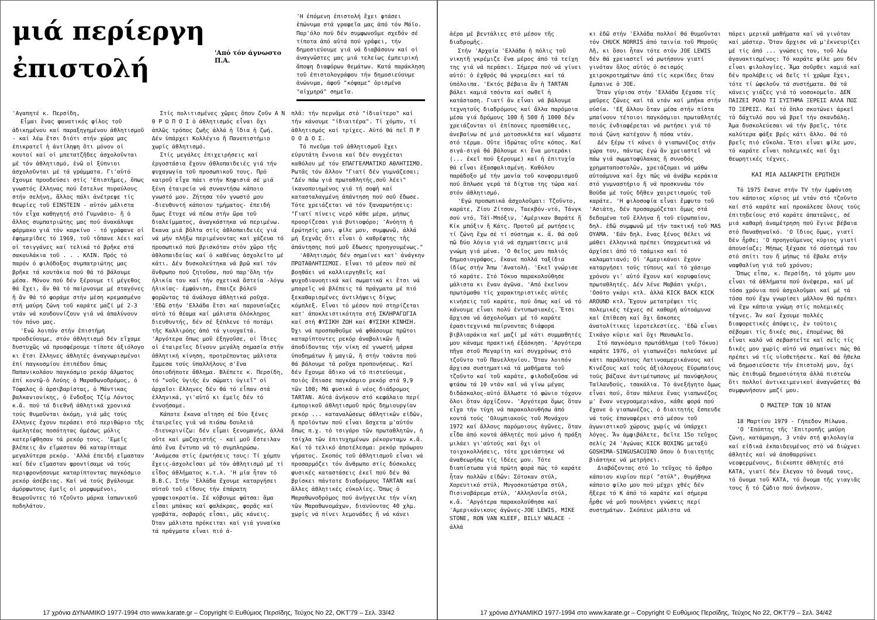μιά περίεργη
ἐπιστολή
'Από τόν άγνωστο Π.Α.
'Η ἐπόμενη ἐπιστολή ἔχει φτάσει ἐπώνυμα στά γραφεῖα μας ἀπό τόν Μάϊο. Παρ'όλο πού δέν συμφωνοῦμε σχεδόν σέ τίποτα ἀπό αὐτά πού γράφει, τήν δημοσιεύουμε γιά νά διαβάσουν καί οἱ ἀναγνῶστες μας μιά τελείως ἐμπειρική ἄποψη διαφόρων θεμάτων. Κατά παράκληση τοῦ ἐπιστολογράφου τήν δημοσιεύουμε ἀνώνυμα, ἀφοῦ "κόψαμε" ὁρισμένα "αἰχμηρά" σημεῖα.
'Αγαπητέ κ. Περσίδη,
Εἶμαι ἕνας φανατικός φίλος τοῦ ἀδικημένου καί παραξηγημένου ἀθλητισμοῦ - καί λέω ἔτσι διότι στήν χώρα μας ἐπικρατεῖ ἡ ἀντίληψη ὅτι μόνον οἱ κουτοί καί οἱ μπετατζῆδες ἀσχολοῦνται μέ τόν ἀθλητισμό, ἐνῶ οἱ ξύπνιοι ἀσχολοῦνται μέ τά γράμματα. Γι'αὐτό ἔχουμε προοδεύσει στίς 'Επιστῆμες, ὅπως γνωστός ἕλληνας πού ἔστελνε πυραύλους στήν σελήνη, ἄλλος πάλι ἀνέτρεψε τίς θεωρίες τοῦ EINSTEIN - αὐτόν μάλιστα τόν εἶχα καθηγητή στό Γυμνάσιο- ἤ ὁ ἄλλος συμπατριώτης μας πού ἀνακάλυψε φάρμακο γιά τόν καρκίνο - τό γράφανε οἱ ἐφημερίδες τό 1969, τοῦ τὄπανε λέει καί οἱ τσιγγάνες καί τελικά τό βρῆκε στά σακουλάκια τοῦ . . . ΚΛΙΝ. Πρός τό παρόν ὁ φιλόδοξος συμπατριώτης μας βρῆκε τά κουτάκια πού θά τό βάλουμε μέσα. Μόνον πού δέν ξέρουμε τί μέγεθος θά ἔχει, ἄν θά τό παίρνουμε μέ σταγόνες ἤ ἄν θά τό φοράμε στήν μέση κρεμασμένο στή μαύρη ζώνη τοῦ καράτε μαζί μέ 2-3 ντάν νά κουδουνίζουν γιά νά ἀπαλύνουν τόν πόνο μας.
'Ενῶ λοιπόν στήν ἐπιστήμη προοδεύουμε, στόν ἀθλητισμό δέν εἴχαμε δυστυχῶς νά προσφέρουμε τίποτε ἀξιόλογο κι ἔτσι ἕλληνες ἀθλητές ἀναγνωρισμένοι ἐπί παγκοσμίου ἐπιπέδου ὅπως Παπανικολάου παγκόσμιο ρεκόρ ἅλματος ἐπί κοντῷ-ὁ Λούης ὁ Μαραθωνοδρόμος, ὁ Τόφαλος ὁ ἀρσιβαρίστας, ὁ Μάντικας βαλκανιονίκης, ὁ ἔνδοξος Τζίμ Λόντος κ.ἄ. πού τά διεθνῆ ἀθλητικά χρονικά τούς θυμοῦνται ἀκόμη, γιά μᾶς τούς ἕλληνες ἔχουν περάσει στό περιθώριο τῆς ἀμελητέας ποσότητας ἀμέσως μόλις κατερίφθησαν τά ρεκόρ τους. 'Εμεῖς βλέπεις ἄν εἴμασταν θά καταρίπταμε μεγαλύτερα ρεκόρ. 'Αλλά ἐπειδή εἴμασταν καί δέν εἴμασταν φροντίσαμε νά τούς περιφρονήσουμε καταρίπτοντας παγκόσμιο ρεκόρ ἀσέβειας. Καί νά τούς βγάλουμε ἀμόρφωτους ἐμεῖς οἱ μορφωμένοι, θεωροῦντες τό τζοῦντο μάρκα ἰαπωνικοῦ ποδηλάτου.
Στίς πολιτισμένες χῶρες ὅπου ζοῦν Α Ν Θ Ρ Ω Π Ο Ι ὁ ἀθλητισμός εἶναι ὄχι ἁπλῶς τρόπος ζωῆς ἀλλά ἡ ἴδια ἡ ζωή. Δέν ὑπάρχει Κολλέγιο ἤ Πανεπιστήμιο χωρίς ἀθλητισμό.
Στίς μεγάλες ἐπιχειρήσεις καί ἐργοστάσια ἔχουν ἀθλοπαιδειές γιά τήν ψυχαγωγία τοῦ προσωπικοῦ τους. Πρό καιροῦ εἶχα πάει στήν Κηφισιά σέ μιά ξένη ἑταιρεία νά συναντήσω κάποιο γνωστό μου. Ζήτησα τόν γνωστό μου -διευθυντή κάποιου τμήματος- ἐπειδή ὅμως ἔτυχε νά πέσω στήν ὥρα τοῦ διαλείμματος, ἀναγκάστηκα νά περιμένω. Ἔκανα μιά βόλτα στίς ἀθλοπαιδειές γιά νά μήν πλήξω περιμένοντας καί χάζευα τό προσωπικό πού βρισκόταν στόν χῶρο τῆς ἀθλοπαιδείας καί ὁ καθένας ἀσχολεῖτο μέ κάτι. Δέν δυσκολεύτηκα νά βρῶ καί τόν ἄνθρωπο πού ζητοῦσα, πού παρ'ὅλη τήν ἡλικία του καί τήν σχετικά ἄστεία -λόγω ἡλικίας- ἐμφάνιση, ἔπαιζε βόλεϋ φορῶντας τά ἀνάλογα ἀθλητικά ροῦχα. 'Εδῶ στήν 'Ελλάδα ἔτσι καί παρουσίαζες αὐτό τό θέαμα καί μάλιστα ὁλόκληρος διευθυντής, δέν σέ ξέπλενε τό ποτάμι τῆς Καλλιρόης ἀπό τά γιουχαϊτά. 'Αργότερα ὅπως μοῦ ἐξηγοῦσε, οἱ ἴδιες οἱ ἑταιρεῖες δίνουν μεγάλη σημασία στήν ἀθλητική κίνηση, προτρέποντας μάλιστα ἔμμεσα τούς ὑπαλλήλους σ'ἕνα ὁποιοδήποτε ἄθλημα. Βλέπετε κ. Περσίδη, τό "νοῦς ὑγιής ἐν σώματι ὑγιεῖ" οἱ ἀρχαῖοι ἕλληνες δέν θά τό εἶπαν στά ἑλληνικά, γι'αὐτό κι ἐμεῖς δέν τό ἐννοήσαμε.
Κάποτε ἔκανα αἴτηση σέ δύο ξένες ἑταιρεῖες γιά νά πιάσω δουλειά -διευκρινίζω: δέν εἶμαι ξενομανής, ἀλλά οὔτε καί μαζοχιστής - καί μοῦ ἔστειλαν ἀπό ἕνα ἔντυπο νά τό συμπληρώσω. 'Ανάμεσα στίς ἐρωτήσεις τους: Τί χόμπυ ἔχεις-ἀσχολεῖσαι μέ τόν ἀθλητισμό μέ τί εἶδος ἀθλήματος κ.τ.λ. 'Η μία ἦταν τό B.B.C. Στήν 'Ελλάδα ἔχουμε καταργήσει αὐτοῦ τοῦ εἴδους τήν ἐπάρατη γραφειοκρατία. Σέ κόβουμε φάτσα: ἅμα εἶσαι μπάκας καί φαλάκρας, φορᾶς καί γραβάτα, σοβαρός εἶσαι, μᾶς κάνεις. Ὅταν μάλιστα πρόκειται καί γιά γυναίκα τά πράγματα εἶναι πιό ἁ-
πλᾶ: τήν περνᾶμε στό "ἰδιαίτερο" καί τήν κάνουμε "ἰδιαιτέρα". Τί χόμπυ, τί ἀθλητισμός καί τρίχες. Αὐτό θά πεῖ Π Ρ Ο Ο Δ Ο Σ.
Τό πνεῦμα τοῦ ἀθλητισμοῦ ἔχει εὐρυτάτη ἔννοια καί δέν συγχέεται καθόλου μέ τόν ΕΠΑΓΓΕΛΜΑΤΙΚΟ ΑΘΛΗΤΙΣΜΟ. Ρωτᾶς τόν ἄλλον "Γιατί δέν γυμνάζεσαι; "Δέν πάω γιά πρωταθλητής,σοῦ λέει" ἱκανοποιημένος γιά τή σοφή καί κατασταλαγμένη ἀπάντηση πού σοῦ ἔδωσε. Τότε χρειάζεται νά τόν ξαναρωτήσεις: "Γιατί πίνεις νερό κάθε μέρα, μήπως προορίζεσαι γιά βυτιοφόρο; 'Ανόητη ἡ ἐρώτησίς μου, φίλε μου, συμφωνῶ, ἀλλά μή ξεχνᾶς ὅτι εἶναι ὁ καθρέφτης τῆς ἀπάντησης πού μοῦ ἔδωσες προηγουμένως."
'Αθλητισμός δέν σημαίνει κατ' ἀνάγκην ΠΡΩΤΑΘΛΗΤΙΣΜΟΣ. Εἶναι τό μέσον πού σέ βοηθάει νά καλλιεργηθεῖς καί ψυχοδιανοητικά καί σωματικά κι ἔτσι νά μπορεῖς νά βλέπεις τά πράγματα μέ πιό ξεκαθαρισμένες ἀντιλήψεις δίχως κόμπλεξ. Εἶναι τό μέσον πού στηρίζεται κατ' ἀποκλειστικότητα στή ΣΚΛΗΡΑΓΩΓΙΑ καί στή ΦΥΣΙΚΗ ΖΩΗ καί ΦΥΣΙΚΗ ΚΙΝΗΣΗ. Ὄχι νά προσπαθοῦμε νά φθάσουμε πρῶτοι καταρίπτοντες ρεκόρ ἀναβολικῶν ἤ ἀποδίδοντας τήν νίκη σέ γνωστή μάρκα ὑποδημάτων ἤ μαγιῶ, ἤ στήν τσάντα πού θά βάλουμε τά ροῦχα προπονήσεως. Καί δέν ἔχουμε ἄδικο νά τό πιστεύουμε, ποιός ἔπιασε παγκόσμιο ρεκόρ στά 9,9 τῶν 100; Μά φυσικά ὁ νέος διάδρομος TARTAN. Αὐτά ἀνήκουν στό κεφάλαιο περί ἐμπορικοῦ ἀθλητισμοῦ πρός δημιουργίαν ρεκόρ ... καταναλώσεως ἀθλητικῶν εἰδῶν, ἤ προϊόντων πού εἶναι ἄσχετα μ'αὐτόν ὅπως π.χ. τό τσιγάρο τῶν πρωταθλητῶν, ἡ τσίχλα τῶν ἐπιτυχημένων ρέκορνταμν κ.ἄ. Καί τό τελικό ἀποτέλεσμα: ρεκόρ πρόωρου γήρατος. Σκοπός τοῦ ἀθλητισμοῦ εἶναι νά προσαρμόζει τόν ἄνθρωπο στίς δύσκολες φυσικές καταστάσεις ἐκεῖ πού δέν θά βρίσκει πάντοτε διαδρόμους TARTAN καί ἄλλες ἀθλητικές εὐκολίες. Ὅπως ὁ Μαραθωνοδρόμος πού ἀνήγγειλε τήν νίκη τῶν Μαραθωνομάχων, διανύοντας 40 χλμ. χωρίς νά πίνει λεμονάδες ἤ νά κάνει
17 χρόνια ΔΥΝΑΜΙΚΟ 1977-1994 στο www.karate.gr – Copyright © Ευθύμιος Περσίδης, Τεύχος Νο 22, ΟΚΤ'79 – Σελ. 33/42
ἀέρα μέ βεντάλιες στό μέσον τῆς διαδρομῆς.
Στήν 'Αρχαία 'Ελλάδα ἡ πόλις τοῦ νικητῆ γκρέμιζε ἕνα μέρος ἀπό τά τείχη της γιά νά περάσει. Σήμερα πού νά γίνει αὐτό: ὁ ἐχθρός θά γκρεμίσει καί τά ὑπόλοιπα. 'Εκτός βέβαια ἄν ἡ TARTAN βάλει καμιά τσόντα καί σωθεῖ ἡ κατάσταση. Γιατί ἄν εἶναι νά βάλουμε τεχνητούς διαδρόμους καί ἄλλα παρόμοια μέσα γιά δρόμους 100 ἤ 500 ἤ 1000 δέν χρειάζονται οἱ ἐπίπονες προσπάθειες, ἀνεβαίνω σέ μιά μοτοσυκλέτα καί νἄμαστε στό τέρμα. Οὔτε ἱδρώτας οὔτε κόπος. Καί σιγά-σιγά θά βάλουμε κι ἕνα μοτεράκι (... ἐκεῖ πού ξέρουμε) καί ἡ ἐπιτυχία θά εἶναι ἐξασφαλισμένη. Καθόλου παράδοξο μέ τήν μανία τοῦ κονφορμισμοῦ πού ἅπλωσε γερά τά δίχτυα της τώρα καί στόν ἀθλητισμό.
'Εγώ προσωπικά ἀσχολοῦμαι: Τζοῦντο, καράτε, Ζίου Ζίτσου, Ταεκβόν-ντό, Τάνγκ σού ντό, Τάϊ-Μπόξιν, 'Αμέρικαν Βαράτε ἤ Κίκ μπόξιν ἤ Κάτς. Προτοῦ μέ ρωτήσεις τί ζώνη ἔχω σέ τί σύστημα κ. ἄ. θά σοῦ πῶ δύο λόγια γιά νά σχηματίσεις μιά γνώμη γιά μένα. 'Ο θεῖος μου παλιός δημοσιογράφος, ἔκανε πολλά ταξίδια ἰδίως στήν Ἄπω 'Ανατολή. 'Εκεῖ γνώρισε τό καράτε. Στό Τόκυο παρακολούθησε μάλιστα κι ἕναν ἀγῶνα. 'Από ἐκεῖνον πρωτόμαθα τίς χαρακτηριστικές αὐτές κινήσεις τοῦ καράτε, πού ὅπως καί νά τό κάνουμε εἶναι πολύ ἐντυπωσιακές. Ἔτσι ἄρχισα νά ἀσχολοῦμαι μέ τό καράτε ἐρασιτεχνικά παίρνοντας διάφορα βιβλιαράκια καί μαζί μέ κάτι συμμαθητές μου κάναμε πρακτική ἐξάσκηση. 'Αργότερα πῆγα στοῦ Μεγαρίτη καί συγχρόνως στό τζοῦντο τοῦ Πανελληνίου. Ὅταν λοιπόν ἄρχισα συστηματικά τά μαθήματα τοῦ τζοῦντο καί τοῦ καράτε, φιλοδοξοῦσα νά φτάσω τά 10 ντάν καί νά γίνω μέγας διδάσκαλος-αὐτό ἄλλωστε τό φώνιο τόχουν ὅλοι ὅταν ἀρχίζουν. 'Αργότερα ὅμως ὅταν εἶχα τήν τύχη νά παρακολουθήσω ἀπό κοντά τούς 'Ολυμπιακούς τοῦ Μονάχου 1972 καί ἄλλους παρόμοιους ἀγῶνες, ὅταν εἶδα ἀπό κοντά ἀθλητές πού μόνο ἡ πράξη μιλάει γι'αὐτούς καί ὄχι οἱ τοιχοκολλήσεις, τότε χρειάστηκε νά ἀναθεωρήσω τίς ἰδέες μου. Τότε διαπίστωσα γιά πρώτη φορά πώς τό καράτε ἦταν πολλῶν εἰδῶν: Σότοκαν στύλ, Χορευτικό στύλ, Μυγοσκοτώστρα στύλ, Πισινοβάρεμα στύλ, 'Αλληλουΐα στύλ, κ.ἄ. 'Αργότερα παρακολούθησα καί 'Αμερικάνικους ἀγῶνες-JOE LEWIS, MIKE STONE, RON VAN KLEEF, BILLY WALACE - ἀλλά
κι ἐδῶ στήν 'Ελλάδα πολλοί θά θυμοῦνται τόν CHUCK NORRIS ἀπό ταινία τοῦ Μπρούς Λῆ, κι ὅσοι ἦταν τότε στόν JOE LEWIS δέν θά χρειαστεῖ νά ρωτήσουν γιατί γινόταν ὅλος αὐτός ὁ σεισμός χειροκροτημάτων ἀπό τίς κερκίδες ὅταν ἔμπαινε ὁ JOE.
Ὅταν γύρισα στήν 'Ελλάδα ξέχασα τίς μαῦρες ζῶνες καί τά ντάν καί μπῆκα στήν οὐσία. 'Εξ ἄλλου ὅταν μέσα στήν πίστα μπαίνουν τέτοιοι παγκόσμιοι πρωταθλητές ποιός ἐνδιαφέρεται νά ρωτήσει γιά τό ποιά ζώνη κατέχουν ἤ πόσα ντάν.
Δέν ξέρω τί κάνει ὁ γιαπωνέζος στήν χώρα του, πάντως ἐγώ ἄν χρειαστεῖ νά πάω γιά σωματοφύλακας ἤ συνοδός χρηματαποστολῶν, χρειάζομαι νά μάθω αὐτοάμυνα καί ὄχι πῶς νά ἀνάβω κεράκια στό γυμναστήριο ἤ νά προσκυνάω τόν Βούδα μέ τούς δῆθεν χαιρετισμούς τοῦ καράτε. 'Η φιλοσοφία εἶναι ἔμφυτο τοῦ 'Ασιάτη, δέν προσαρμόζεται ὅμως στά δεδομένα τοῦ ἕλληνα ἤ τοῦ εὐρωπαίου, δηλ. ἐδῶ συμφωνῶ μέ τήν τακτική τοῦ MAS OYAMA. 'Εάν δηλ. ἕνας ξένος θέλει νά μάθει ἑλληνικά πρέπει ὑποχρεωτικά νά ἀρχίσει ἀπό τό τσάμικο καί τό καλαματιανό; Οἱ 'Αμερικάνοι ἔχουν καταργήσει τούς τύπους καί τό χάσιμο χρόνου γι' αὐτό ἔχουν καί κορυφαίους πρωταθλητές. Δέν λένε Μαβάσι γκέρι, 'Οσότο γκάρι κτλ. ἀλλά KICK BACK KICK AROUND κτλ. Ἔχουν μετατρέψει τίς πολεμικές τέχνες σέ καθαρή αὐτοάμυνα καί ἐπίθεση καί ὄχι ἄσκοπες ἀνατολίτικες ἱεροτελεστίες. 'Εδῶ εἶναι Σικάγο κύριε καί ὄχι Μαυσωλεῖο.
Στό παγκόσμιο πρωτάθλημα (τοῦ Τόκυο) καράτε 1976, οἱ γιαπωνέζοι παλεύανε μέ κάτι παράλυτους Λατινοαμερικάνους καί Κινέζους καί τούς ἀξιόλογους Εὐρωπαίους τούς βάζανε ἀντιμέτωπους μέ πανύφηλους Ταϊλανδούς, τσακάλια. Τό ἀνεξήγητο ὅμως εἶναι πού, ὅταν πάλευε ἕνας γιαπωνέζος μ' ἕναν νεγροαμερικάνο, κάθε φορά πού ἔχανε ὁ γιαπωνέζος, ὁ διαιτητής ἔσπευδε νά τούς ἐπαναφέρει στό μέσον τοῦ ἀγωνιστικοῦ χώρους χωρίς νά ὑπάρχει λόγος. Ἄν ἀμφιβάλετε, δεῖτε 15ο τεῦχος σελίς 24 'Αγώνας KICK BOXING μεταξύ GOSHIMA-SINGUSACUINO ὅπου ὁ διαιτητής βιάστηκε νά μετρήσει.
Διαβάζοντας στό 1ο τεῦχος τό ἄρθρο κάποιου κυρίου περί "στύλ", θυμήθηκα κάποιο φίλο μου πού μέχρι χθές δέν ἤξερε τό Κ ἀπό τό καράτε καί σήμερα ἦρθε νά μοῦ πουλήσει γνώσεις περί συστημάτων. Σκόπευε μάλιστα νά
πάρει μερικά μαθήματα καί νά γινόταν καί μάστερ. Ὅταν ἄρχισε νά μ'ἐκνευρίζει μέ τίς ἀπό ... γνώσεις του, τοῦ λέω ἀγανακτισμένος: Τό καράτε φίλε μου δέν εἶναι φιλολογίες. Ἅμα σοῦρθει καμιά καί δέν προλάβεις νά δεῖς τί χρῶμα ἔχει, τότε τί ὠφελοῦν τά συστήματα. Θά τά κάνεις γιάζες γιά τό νοσοκομεῖο. ΔΕΝ ΠΑΙΖΕΙ ΡΟΛΟ ΤΙ ΣΥΣΤΗΜΑ ΞΕΡΕΙΣ ΑΛΛΑ ΠΩΣ ΤΟ ΞΕΡΕΙΣ. Καί τό ὅπλο σκοτώνει ἀρκεῖ τό δάχτυλό σου νά βρεῖ τήν σκανδάλη. Ἅμα δυσκολεύεσαι νά τήν βρεῖς, τότε καλύτερα φάξε βρές κάτι ἄλλο. Θά τό βρεῖς πιό εὔκολα. Ἔτσι εἶναι φίλε μου, τό καράτε εἶναι πολεμικές καί ὄχι θεωρητικές τέχνες.
ΚΑΙ ΜΙΑ ΑΔΙΑΚΡΙΤΗ ΕΡΩΤΗΣΗ
Τό 1975 ἔκανε στήν TV τήν ἐμφάνιση του κάποιος κύριος μέ ντάν στό τζοῦντο καί στό καράτε καί προκάλεσε ὅλους τούς ἐπιτηδείους στό καράτε ἀπατεῶνες, σέ μιά καθαρή ἀναμέτρηση πού ἔγινε βέβαια στό Παναθηναϊκό. 'Ο ἴδιος ὅμως, γιατί δέν ἦρθε; 'Ο προηγούμενος κύριος γιατί ἀπουσίαζε; Μήπως ξέχασε τό σύστημά του στό σπίτι του ἤ μήπως τό ἔβαλε στήν ναφθαλίνη γιά τοῦ χρόνου;
Ὅπως εἶπα, κ. Περσίδη, τό χόμπυ μου εἶναι τά ἀθλήματα πού ἀνέφερα, καί μέ τόσα χρόνια πού ἀσχολοῦμαι καί μέ τά τόσα πού ἔχω γνωρίσει μᾶλλον θά πρέπει νά ἔχω κάποια γνώμη στίς πολεμικές τέχνες. Ἄν καί ἔχουμε πολλές διαφορετικές ἀπόψεις, ἐν τούτοις σέβομαι τίς δικές σας, ἑπομένως θά εἶναι καλό νά σεβαστεῖτε καί σεῖς τίς δικές μου χωρίς αὐτό νά σημαίνει πώς θά πρέπει νά τίς υἱοθετήσετε. Καί θά ἤθελα νά δημοσιεύσετε τήν ἐπιστολή μου, ὄχι πώς ἐπιθυμῶ δημοσιότητα ἀλλά πιστεύω ὅτι πολλοί ἀντικειμενικοί ἀναγνῶστες θά συμφωνήσουν μαζί μου.
Ο ΜΑΣΤΕΡ ΤΩΝ 10 ΝΤΑΝ
18 Μαρτίου 1979 - Γήπεδον Μίλωνα.
'Ο 'Επόπτης τῆς 'Επιτροπῆς μαύρη ζώνη, κατάμαυρη, 3 ντάν στή φιλολογία καί εἰδικά ἐκπαιδευμένος στό νά διώχνει ἀθλητές καί νά ἀποθαρρύνει νεοφερμένους, διέκοπτε ἀθλητές στό ΚΑΤΑ, γιατί δέν ἔλεγαν τό ὄνομά τους, τό ὄνομα τοῦ ΚΑΤΑ, τό ὄνομα τῆς γιαγιᾶς τους ἤ τό ζώδιο πού ἀνήκουν.
17 χρόνια ΔΥΝΑΜΙΚΟ 1977-1994 στο www.karate.gr – Copyright © Ευθύμιος Περσίδης, Τεύχος Νο 22, ΟΚΤ'79 – Σελ. 34/42